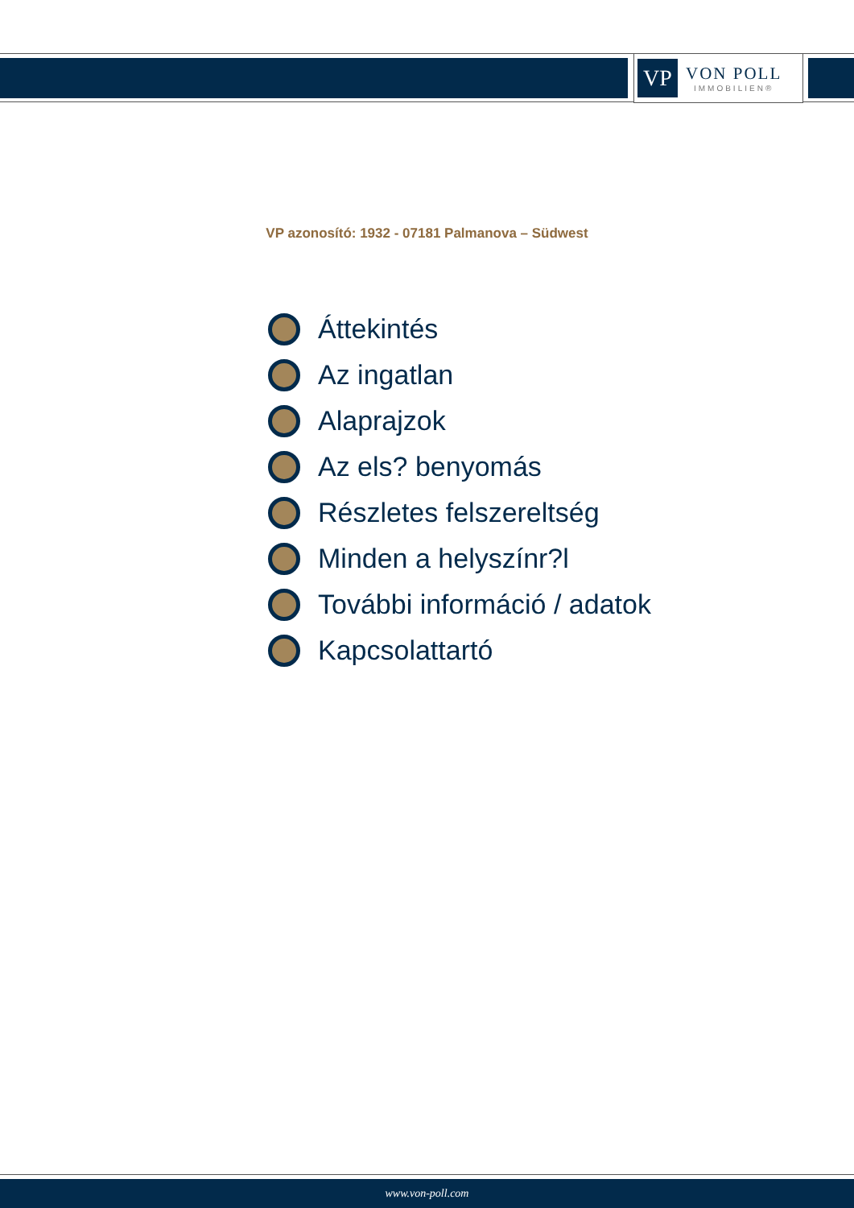VP
VON POLL
IMMOBILIEN®
VP azonosító: 1932 - 07181 Palmanova – Südwest
Áttekintés
Az ingatlan
Alaprajzok
Az els? benyomás
Részletes felszereltség
Minden a helyszínr?l
További információ / adatok
Kapcsolattartó
www.von-poll.com